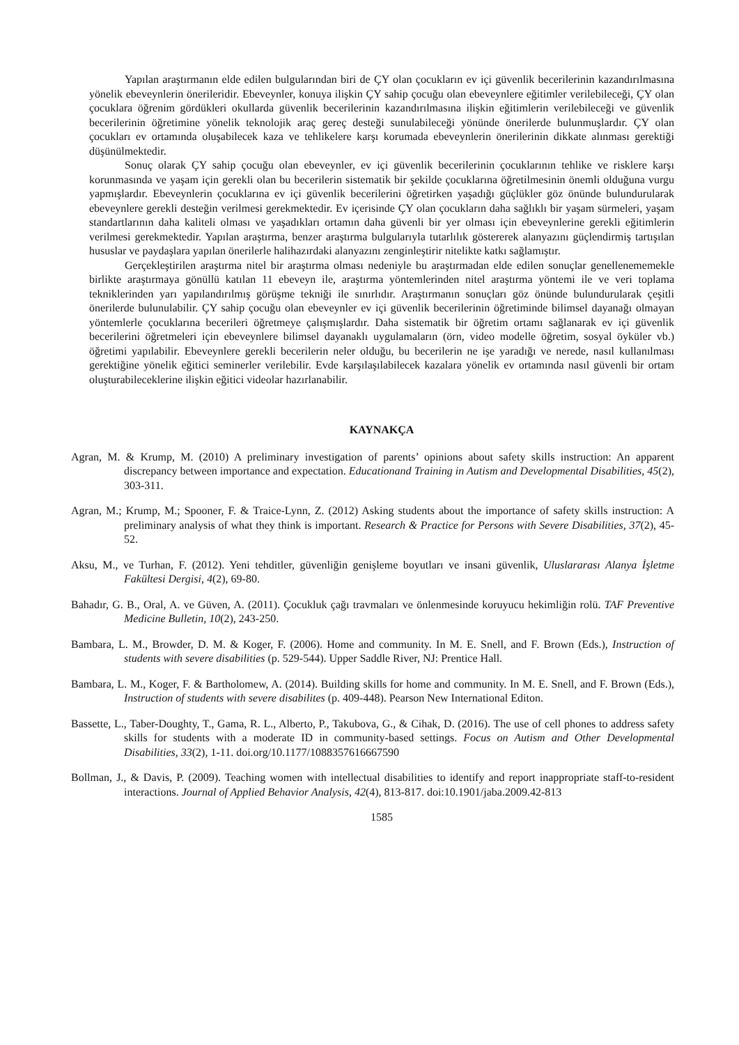Yapılan araştırmanın elde edilen bulgularından biri de ÇY olan çocukların ev içi güvenlik becerilerinin kazandırılmasına yönelik ebeveynlerin önerileridir. Ebeveynler, konuya ilişkin ÇY sahip çocuğu olan ebeveynlere eğitimler verilebileceği, ÇY olan çocuklara öğrenim gördükleri okullarda güvenlik becerilerinin kazandırılmasına ilişkin eğitimlerin verilebileceği ve güvenlik becerilerinin öğretimine yönelik teknolojik araç gereç desteği sunulabileceği yönünde önerilerde bulunmuşlardır. ÇY olan çocukları ev ortamında oluşabilecek kaza ve tehlikelere karşı korumada ebeveynlerin önerilerinin dikkate alınması gerektiği düşünülmektedir.
Sonuç olarak ÇY sahip çocuğu olan ebeveynler, ev içi güvenlik becerilerinin çocuklarının tehlike ve risklere karşı korunmasında ve yaşam için gerekli olan bu becerilerin sistematik bir şekilde çocuklarına öğretilmesinin önemli olduğuna vurgu yapmışlardır. Ebeveynlerin çocuklarına ev içi güvenlik becerilerini öğretirken yaşadığı güçlükler göz önünde bulundurularak ebeveynlere gerekli desteğin verilmesi gerekmektedir. Ev içerisinde ÇY olan çocukların daha sağlıklı bir yaşam sürmeleri, yaşam standartlarının daha kaliteli olması ve yaşadıkları ortamın daha güvenli bir yer olması için ebeveynlerine gerekli eğitimlerin verilmesi gerekmektedir. Yapılan araştırma, benzer araştırma bulgularıyla tutarlılık göstererek alanyazını güçlendirmiş tartışılan hususlar ve paydaşlara yapılan önerilerle halihazırdaki alanyazını zenginleştirir nitelikte katkı sağlamıştır.
Gerçekleştirilen araştırma nitel bir araştırma olması nedeniyle bu araştırmadan elde edilen sonuçlar genellenememekle birlikte araştırmaya gönüllü katılan 11 ebeveyn ile, araştırma yöntemlerinden nitel araştırma yöntemi ile ve veri toplama tekniklerinden yarı yapılandırılmış görüşme tekniği ile sınırlıdır. Araştırmanın sonuçları göz önünde bulundurularak çeşitli önerilerde bulunulabilir. ÇY sahip çocuğu olan ebeveynler ev içi güvenlik becerilerinin öğretiminde bilimsel dayanağı olmayan yöntemlerle çocuklarına becerileri öğretmeye çalışmışlardır. Daha sistematik bir öğretim ortamı sağlanarak ev içi güvenlik becerilerini öğretmeleri için ebeveynlere bilimsel dayanaklı uygulamaların (örn, video modelle öğretim, sosyal öyküler vb.) öğretimi yapılabilir. Ebeveynlere gerekli becerilerin neler olduğu, bu becerilerin ne işe yaradığı ve nerede, nasıl kullanılması gerektiğine yönelik eğitici seminerler verilebilir. Evde karşılaşılabilecek kazalara yönelik ev ortamında nasıl güvenli bir ortam oluşturabileceklerine ilişkin eğitici videolar hazırlanabilir.
KAYNAKÇA
Agran, M. & Krump, M. (2010) A preliminary investigation of parents’ opinions about safety skills instruction: An apparent discrepancy between importance and expectation. Educationand Training in Autism and Developmental Disabilities, 45(2), 303-311.
Agran, M.; Krump, M.; Spooner, F. & Traice-Lynn, Z. (2012) Asking students about the importance of safety skills instruction: A preliminary analysis of what they think is important. Research & Practice for Persons with Severe Disabilities, 37(2), 45-52.
Aksu, M., ve Turhan, F. (2012). Yeni tehditler, güvenliğin genişleme boyutları ve insani güvenlik, Uluslararası Alanya İşletme Fakültesi Dergisi, 4(2), 69-80.
Bahadır, G. B., Oral, A. ve Güven, A. (2011). Çocukluk çağı travmaları ve önlenmesinde koruyucu hekimliğin rolü. TAF Preventive Medicine Bulletin, 10(2), 243-250.
Bambara, L. M., Browder, D. M. & Koger, F. (2006). Home and community. In M. E. Snell, and F. Brown (Eds.), Instruction of students with severe disabilities (p. 529-544). Upper Saddle River, NJ: Prentice Hall.
Bambara, L. M., Koger, F. & Bartholomew, A. (2014). Building skills for home and community. In M. E. Snell, and F. Brown (Eds.), Instruction of students with severe disabilites (p. 409-448). Pearson New International Editon.
Bassette, L., Taber-Doughty, T., Gama, R. L., Alberto, P., Takubova, G., & Cihak, D. (2016). The use of cell phones to address safety skills for students with a moderate ID in community-based settings. Focus on Autism and Other Developmental Disabilities, 33(2), 1-11. doi.org/10.1177/1088357616667590
Bollman, J., & Davis, P. (2009). Teaching women with intellectual disabilities to identify and report inappropriate staff-to-resident interactions. Journal of Applied Behavior Analysis, 42(4), 813-817. doi:10.1901/jaba.2009.42-813
1585